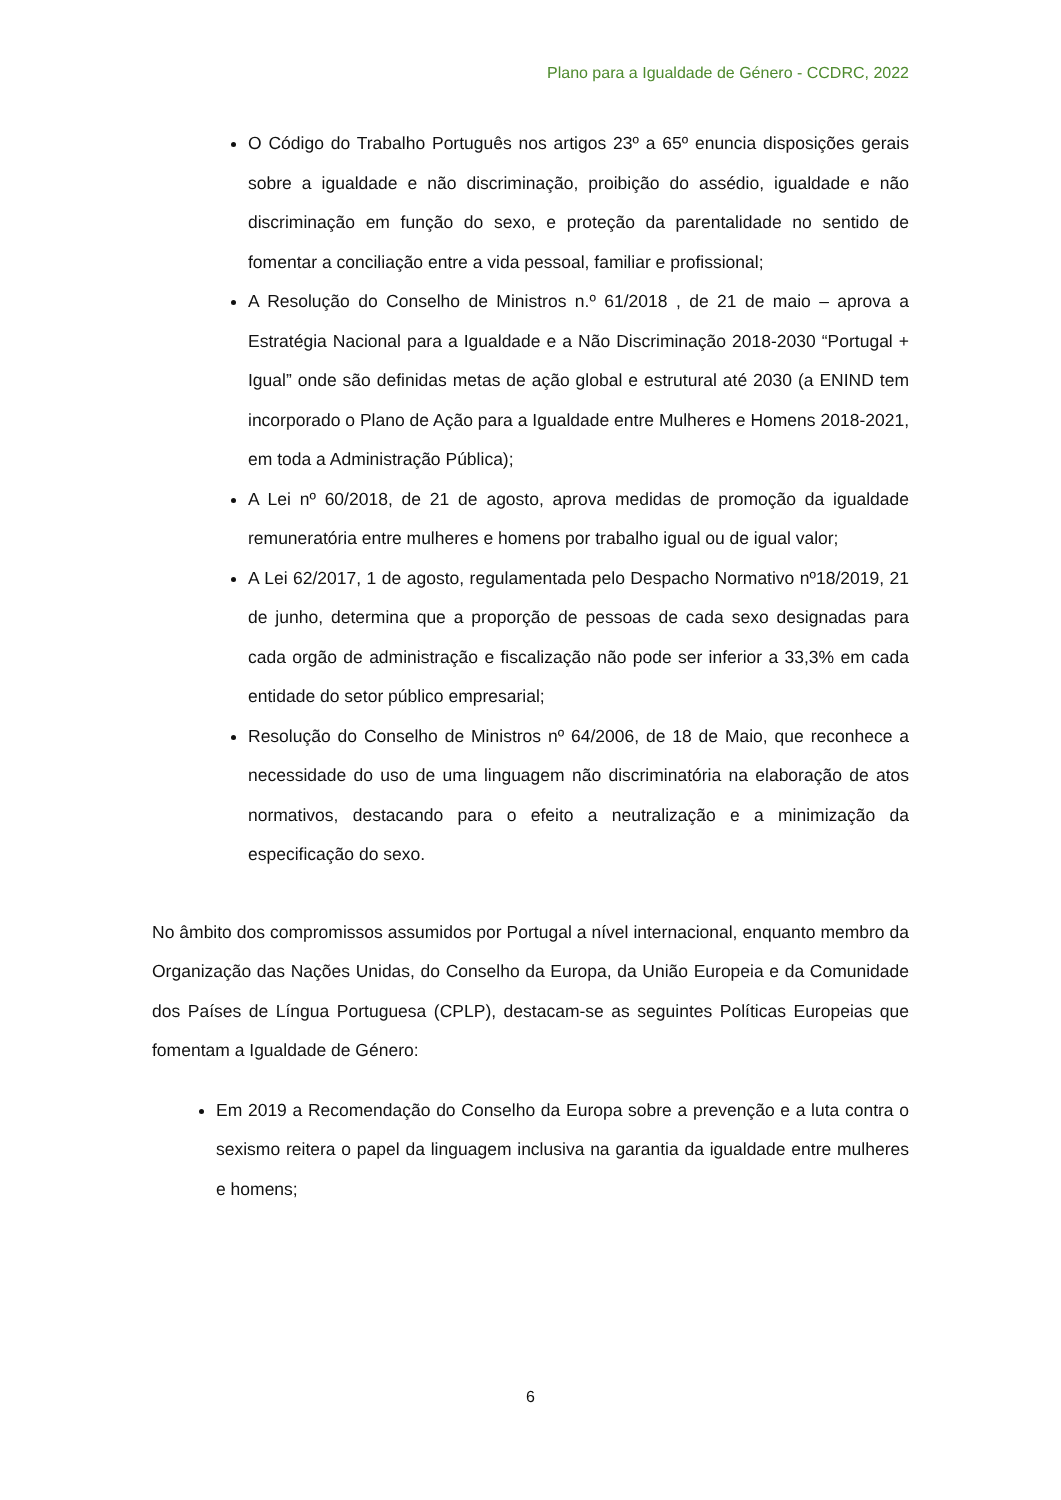Plano para a Igualdade de Género - CCDRC, 2022
O Código do Trabalho Português nos artigos 23º a 65º enuncia disposições gerais sobre a igualdade e não discriminação, proibição do assédio, igualdade e não discriminação em função do sexo, e proteção da parentalidade no sentido de fomentar a conciliação entre a vida pessoal, familiar e profissional;
A Resolução do Conselho de Ministros n.º 61/2018 , de 21 de maio – aprova a Estratégia Nacional para a Igualdade e a Não Discriminação 2018-2030 “Portugal + Igual” onde são definidas metas de ação global e estrutural até 2030 (a ENIND tem incorporado o Plano de Ação para a Igualdade entre Mulheres e Homens 2018-2021, em toda a Administração Pública);
A Lei nº 60/2018, de 21 de agosto, aprova medidas de promoção da igualdade remuneratória entre mulheres e homens por trabalho igual ou de igual valor;
A Lei 62/2017, 1 de agosto, regulamentada pelo Despacho Normativo nº18/2019, 21 de junho, determina que a proporção de pessoas de cada sexo designadas para cada orgão de administração e fiscalização não pode ser inferior a 33,3% em cada entidade do setor público empresarial;
Resolução do Conselho de Ministros nº 64/2006, de 18 de Maio, que reconhece a necessidade do uso de uma linguagem não discriminatória na elaboração de atos normativos, destacando para o efeito a neutralização e a minimização da especificação do sexo.
No âmbito dos compromissos assumidos por Portugal a nível internacional, enquanto membro da Organização das Nações Unidas, do Conselho da Europa, da União Europeia e da Comunidade dos Países de Língua Portuguesa (CPLP), destacam-se as seguintes Políticas Europeias que fomentam a Igualdade de Género:
Em 2019 a Recomendação do Conselho da Europa sobre a prevenção e a luta contra o sexismo reitera o papel da linguagem inclusiva na garantia da igualdade entre mulheres e homens;
6